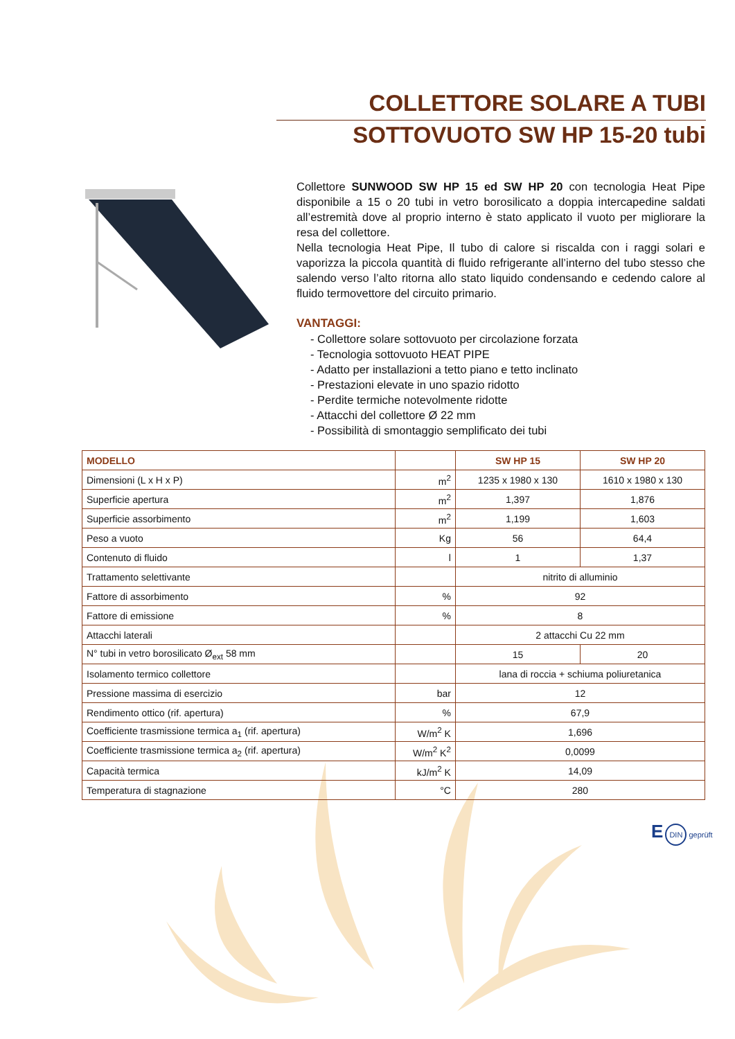COLLETTORE SOLARE A TUBI
SOTTOVUOTO SW HP 15-20 tubi
Collettore SUNWOOD SW HP 15 ed SW HP 20 con tecnologia Heat Pipe disponibile a 15 o 20 tubi in vetro borosilicato a doppia intercapedine saldati all’estremità dove al proprio interno è stato applicato il vuoto per migliorare la resa del collettore.
Nella tecnologia Heat Pipe, Il tubo di calore si riscalda con i raggi solari e vaporizza la piccola quantità di fluido refrigerante all’interno del tubo stesso che salendo verso l’alto ritorna allo stato liquido condensando e cedendo calore al fluido termovettore del circuito primario.
VANTAGGI:
- Collettore solare sottovuoto per circolazione forzata
- Tecnologia sottovuoto HEAT PIPE
- Adatto per installazioni a tetto piano e tetto inclinato
- Prestazioni elevate in uno spazio ridotto
- Perdite termiche notevolmente ridotte
- Attacchi del collettore Ø 22 mm
- Possibilità di smontaggio semplificato dei tubi
| MODELLO | | SW HP 15 | SW HP 20 |
| --- | --- | --- | --- |
| Dimensioni (L x H x P) | m<sup>2</sup> | 1235 x 1980 x 130 | 1610 x 1980 x 130 |
| Superficie apertura | m<sup>2</sup> | 1,397 | 1,876 |
| Superficie assorbimento | m<sup>2</sup> | 1,199 | 1,603 |
| Peso a vuoto | Kg | 56 | 64,4 |
| Contenuto di fluido | l | 1 | 1,37 |
| Trattamento selettivante | | nitrito di alluminio | |
| Fattore di assorbimento | % | 92 | |
| Fattore di emissione | % | 8 | |
| Attacchi laterali | | 2 attacchi Cu 22 mm | |
| N° tubi in vetro borosilicato Ø<sub>ext</sub> 58 mm | | 15 | 20 |
| Isolamento termico collettore | | lana di roccia + schiuma poliuretanica | |
| Pressione massima di esercizio | bar | 12 | |
| Rendimento ottico (rif. apertura) | % | 67,9 | |
| Coefficiente trasmissione termica a<sub>1</sub> (rif. apertura) | W/m<sup>2</sup> K | 1,696 | |
| Coefficiente trasmissione termica a<sub>2</sub> (rif. apertura) | W/m<sup>2</sup> K<sup>2</sup> | 0,0099 | |
| Capacità termica | kJ/m<sup>2</sup> K | 14,09 | |
| Temperatura di stagnazione | °C | 280 | |
E DIN geprüft